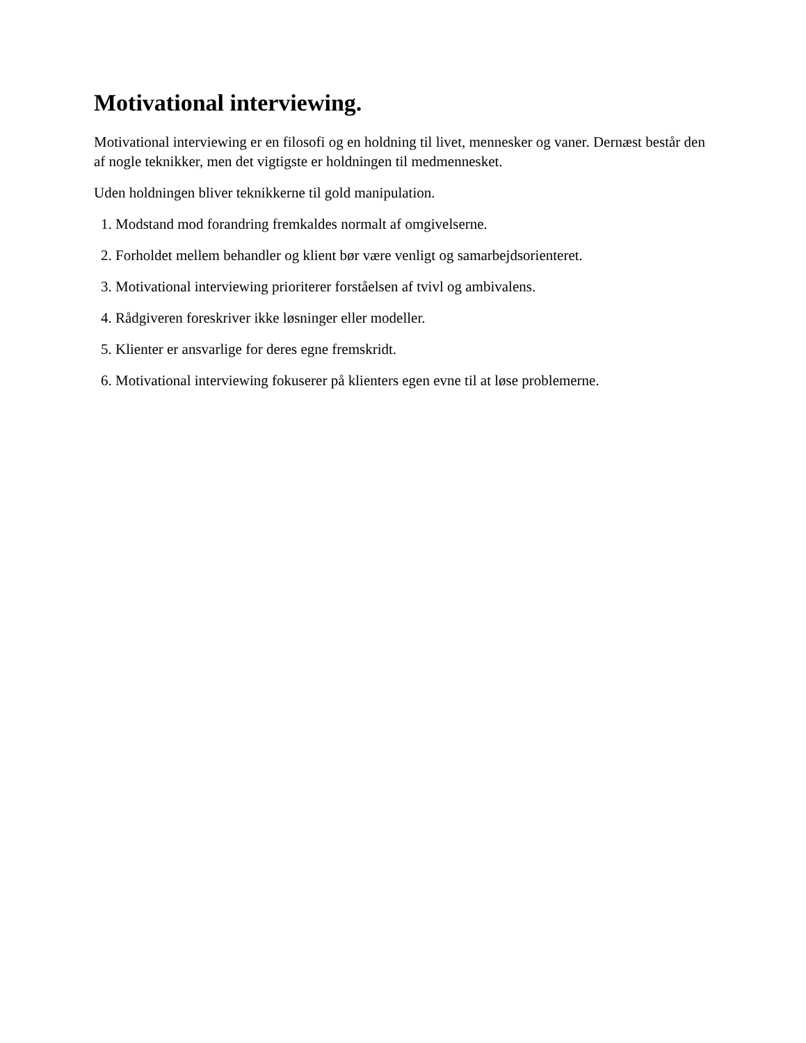Motivational interviewing.
Motivational interviewing er en filosofi og en holdning til livet, mennesker og vaner. Dernæst består den af nogle teknikker, men det vigtigste er holdningen til medmennesket.
Uden holdningen bliver teknikkerne til gold manipulation.
1. Modstand mod forandring fremkaldes normalt af omgivelserne.
2. Forholdet mellem behandler og klient bør være venligt og samarbejdsorienteret.
3. Motivational interviewing prioriterer forståelsen af tvivl og ambivalens.
4. Rådgiveren foreskriver ikke løsninger eller modeller.
5. Klienter er ansvarlige for deres egne fremskridt.
6. Motivational interviewing fokuserer på klienters egen evne til at løse problemerne.